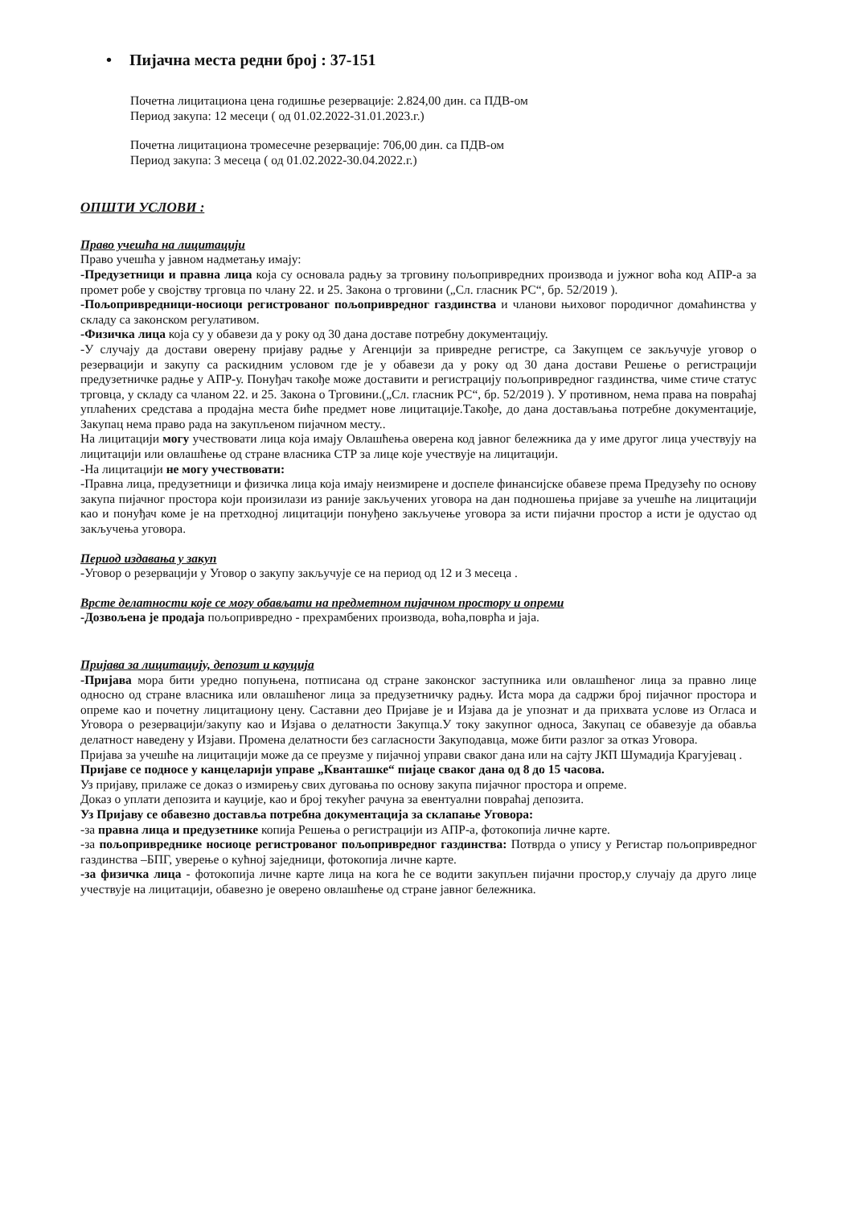• Пијачна места редни број : 37-151
Почетна лицитациона цена годишње резервације: 2.824,00 дин. са ПДВ-ом
Период закупа: 12 месеци ( од 01.02.2022-31.01.2023.г.)
Почетна лицитациона тромесечне резервације: 706,00 дин. са ПДВ-ом
Период закупа: 3 месеца ( од 01.02.2022-30.04.2022.г.)
ОПШТИ УСЛОВИ :
Право учешћа на лицитацији
Право учешћа у јавном надметању имају:
-Предузетници и правна лица која су основала радњу за трговину пољопривредних производа и јужног воћа код АПР-а за промет робе у својству трговца по члану 22. и 25. Закона о трговини („Сл. гласник РС“, бр. 52/2019 ).
-Пољопривредници-носиоци регистрованог пољопривредног газдинства и чланови њиховог породичног домаћинства у складу са законском регулативом.
-Физичка лица која су у обавези да у року од 30 дана доставе потребну документацију.
-У случају да достави оверену пријаву радње у Агенцији за привредне регистре, са Закупцем се закључује уговор о резервацији и закупу са раскидним условом где је у обавези да у року од 30 дана достави Решење о регистрацији предузетничке радње у АПР-у. Понуђач такође може доставити и регистрацију пољопривредног газдинства, чиме стиче статус трговца, у складу са чланом 22. и 25. Закона о Трговини.(„Сл. гласник РС“, бр. 52/2019 ). У противном, нема права на повраћај уплаћених средстава а продајна места биће предмет нове лицитације.Такође, до дана достављања потребне документације, Закупац нема право рада на закупљеном пијачном месту..
На лицитацији могу учествовати лица која имају Овлашћења оверена код јавног бележника да у име другог лица учествују на лицитацији или овлашћење од стране власника СТР за лице које учествује на лицитацији.
-На лицитацији не могу учествовати:
-Правна лица, предузетници и физичка лица која имају неизмирене и доспеле финансијске обавезе према Предузећу по основу закупа пијачног простора који произилази из раније закључених уговора на дан подношења пријаве за учешће на лицитацији као и понуђач коме је на претходној лицитацији понуђено закључење уговора за исти пијачни простор а исти је одустао од закључења уговора.
Период издавања у закуп
-Уговор о резервацији у Уговор о закупу закључује се на период од 12 и 3 месеца .
Врсте делатности које се могу обављати на предметном пијачном простору и опреми
-Дозвољена је продаја пољопривредно - прехрамбених производа, воћа,поврћа и јаја.
Пријава за лицитацију, депозит и кауција
-Пријава мора бити уредно попуњена, потписана од стране законског заступника или овлашћеног лица за правно лице односно од стране власника или овлашћеног лица за предузетничку радњу. Иста мора да садржи број пијачног простора и опреме као и почетну лицитациону цену. Саставни део Пријаве је и Изјава да је упознат и да прихвата услове из Огласа и Уговора о резервацији/закупу као и Изјава о делатности Закупца.У току закупног односа, Закупац се обавезује да обавља делатност наведену у Изјави. Промена делатности без сагласности Закуподавца, може бити разлог за отказ Уговора.
Пријава за учешће на лицитацији може да се преузме у пијачној управи сваког дана или на сајту ЈКП Шумадија Крагујевац .
Пријаве се подносе у канцеларији управе „Кванташке“ пијаце сваког дана од 8 до 15 часова.
Уз пријаву, прилаже се доказ о измирењу свих дуговања по основу закупа пијачног простора и опреме.
Доказ о уплати депозита и кауције, као и број текућег рачуна за евентуални повраћај депозита.
Уз Пријаву се обавезно доставља потребна документација за склапање Уговора:
-за правна лица и предузетнике копија Решења о регистрацији из АПР-а, фотокопија личне карте.
-за пољопривреднике носиоце регистрованог пољопривредног газдинства: Потврда о упису у Регистар пољопривредног газдинства –БПГ, уверење о кућној заједници, фотокопија личне карте.
-за физичка лица - фотокопија личне карте лица на кога ће се водити закупљен пијачни простор,у случају да друго лице учествује на лицитацији, обавезно је оверено овлашћење од стране јавног бележника.